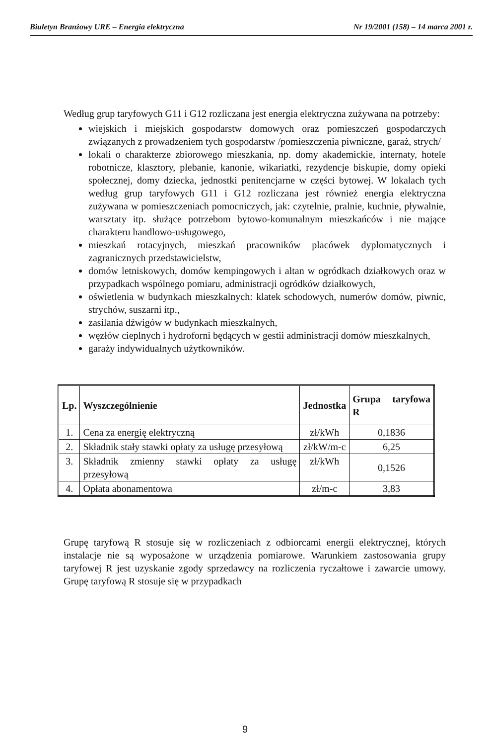Biuletyn Branżowy URE – Energia elektryczna Nr 19/2001 (158) – 14 marca 2001 r.
Według grup taryfowych G11 i G12 rozliczana jest energia elektryczna zużywana na potrzeby:
wiejskich i miejskich gospodarstw domowych oraz pomieszczeń gospodarczych związanych z prowadzeniem tych gospodarstw /pomieszczenia piwniczne, garaż, strych/
lokali o charakterze zbiorowego mieszkania, np. domy akademickie, internaty, hotele robotnicze, klasztory, plebanie, kanonie, wikariatki, rezydencje biskupie, domy opieki społecznej, domy dziecka, jednostki penitencjarne w części bytowej. W lokalach tych według grup taryfowych G11 i G12 rozliczana jest również energia elektryczna zużywana w pomieszczeniach pomocniczych, jak: czytelnie, pralnie, kuchnie, pływalnie, warsztaty itp. służące potrzebom bytowo-komunalnym mieszkańców i nie mające charakteru handlowo-usługowego,
mieszkań rotacyjnych, mieszkań pracowników placówek dyplomatycznych i zagranicznych przedstawicielstw,
domów letniskowych, domów kempingowych i altan w ogródkach działkowych oraz w przypadkach wspólnego pomiaru, administracji ogródków działkowych,
oświetlenia w budynkach mieszkalnych: klatek schodowych, numerów domów, piwnic, strychów, suszarni itp.,
zasilania dźwigów w budynkach mieszkalnych,
węzłów cieplnych i hydroforni będących w gestii administracji domów mieszkalnych,
garaży indywidualnych użytkowników.
| Lp. | Wyszczególnienie | Jednostka | Grupa taryfowa R |
| --- | --- | --- | --- |
| 1. | Cena za energię elektryczną | zł/kWh | 0,1836 |
| 2. | Składnik stały stawki opłaty za usługę przesyłową | zł/kW/m-c | 6,25 |
| 3. | Składnik zmienny stawki opłaty za usługę przesyłową | zł/kWh | 0,1526 |
| 4. | Opłata abonamentowa | zł/m-c | 3,83 |
Grupę taryfową R stosuje się w rozliczeniach z odbiorcami energii elektrycznej, których instalacje nie są wyposażone w urządzenia pomiarowe. Warunkiem zastosowania grupy taryfowej R jest uzyskanie zgody sprzedawcy na rozliczenia ryczałtowe i zawarcie umowy. Grupę taryfową R stosuje się w przypadkach
9